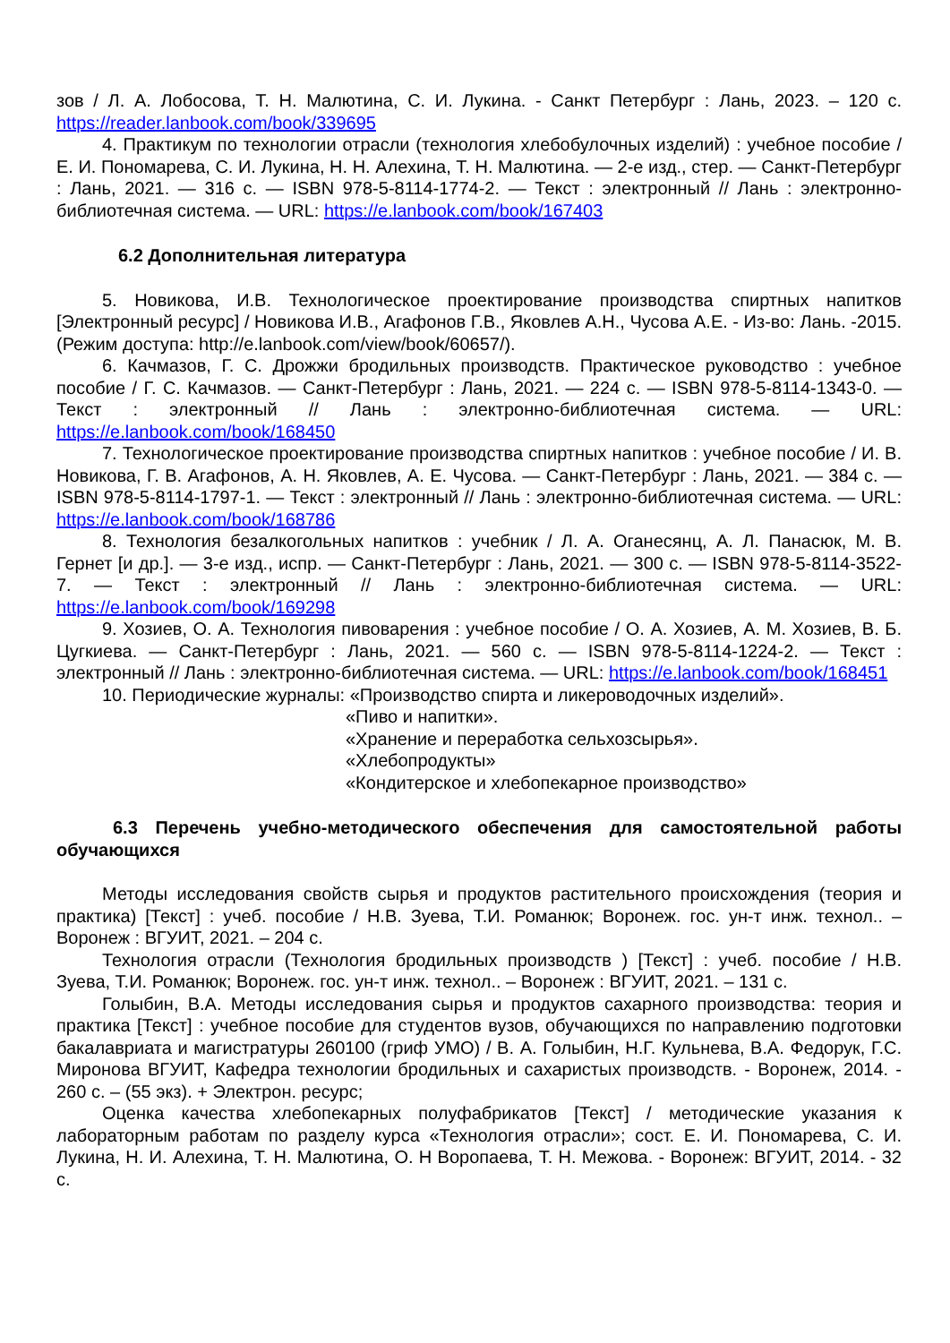зов / Л. А. Лобосова, Т. Н. Малютина, С. И. Лукина. - Санкт Петербург : Лань, 2023. – 120 с. https://reader.lanbook.com/book/339695
4. Практикум по технологии отрасли (технология хлебобулочных изделий) : учебное пособие / Е. И. Пономарева, С. И. Лукина, Н. Н. Алехина, Т. Н. Малютина. — 2-е изд., стер. — Санкт-Петербург : Лань, 2021. — 316 с. — ISBN 978-5-8114-1774-2. — Текст : электронный // Лань : электронно-библиотечная система. — URL: https://e.lanbook.com/book/167403
6.2 Дополнительная литература
5. Новикова, И.В. Технологическое проектирование производства спиртных напитков [Электронный ресурс] / Новикова И.В., Агафонов Г.В., Яковлев А.Н., Чусова А.Е. - Из-во: Лань. -2015. (Режим доступа: http://e.lanbook.com/view/book/60657/).
6. Качмазов, Г. С. Дрожжи бродильных производств. Практическое руководство : учебное пособие / Г. С. Качмазов. — Санкт-Петербург : Лань, 2021. — 224 с. — ISBN 978-5-8114-1343-0. — Текст : электронный // Лань : электронно-библиотечная система. — URL: https://e.lanbook.com/book/168450
7. Технологическое проектирование производства спиртных напитков : учебное пособие / И. В. Новикова, Г. В. Агафонов, А. Н. Яковлев, А. Е. Чусова. — Санкт-Петербург : Лань, 2021. — 384 с. — ISBN 978-5-8114-1797-1. — Текст : электронный // Лань : электронно-библиотечная система. — URL: https://e.lanbook.com/book/168786
8. Технология безалкогольных напитков : учебник / Л. А. Оганесянц, А. Л. Панасюк, М. В. Гернет [и др.]. — 3-е изд., испр. — Санкт-Петербург : Лань, 2021. — 300 с. — ISBN 978-5-8114-3522-7. — Текст : электронный // Лань : электронно-библиотечная система. — URL: https://e.lanbook.com/book/169298
9. Хозиев, О. А. Технология пивоварения : учебное пособие / О. А. Хозиев, А. М. Хозиев, В. Б. Цугкиева. — Санкт-Петербург : Лань, 2021. — 560 с. — ISBN 978-5-8114-1224-2. — Текст : электронный // Лань : электронно-библиотечная система. — URL: https://e.lanbook.com/book/168451
10. Периодические журналы: «Производство спирта и ликероводочных изделий».
«Пиво и напитки».
«Хранение и переработка сельхозсырья».
«Хлебопродукты»
«Кондитерское и хлебопекарное производство»
6.3 Перечень учебно-методического обеспечения для самостоятельной работы обучающихся
Методы исследования свойств сырья и продуктов растительного происхождения (теория и практика) [Текст] : учеб. пособие / Н.В. Зуева, Т.И. Романюк; Воронеж. гос. ун-т инж. технол.. – Воронеж : ВГУИТ, 2021. – 204 с.
Технология отрасли (Технология бродильных производств ) [Текст] : учеб. пособие / Н.В. Зуева, Т.И. Романюк; Воронеж. гос. ун-т инж. технол.. – Воронеж : ВГУИТ, 2021. – 131 с.
Голыбин, В.А. Методы исследования сырья и продуктов сахарного производства: теория и практика [Текст] : учебное пособие для студентов вузов, обучающихся по направлению подготовки бакалавриата и магистратуры 260100 (гриф УМО) / В. А. Голыбин, Н.Г. Кульнева, В.А. Федорук, Г.С. Миронова ВГУИТ, Кафедра технологии бродильных и сахаристых производств. - Воронеж, 2014. - 260 с. – (55 экз). + Электрон. ресурс;
Оценка качества хлебопекарных полуфабрикатов [Текст] / методические указания к лабораторным работам по разделу курса «Технология отрасли»; сост. Е. И. Пономарева, С. И. Лукина, Н. И. Алехина, Т. Н. Малютина, О. Н Воропаева, Т. Н. Межова. - Воронеж: ВГУИТ, 2014. - 32 с.